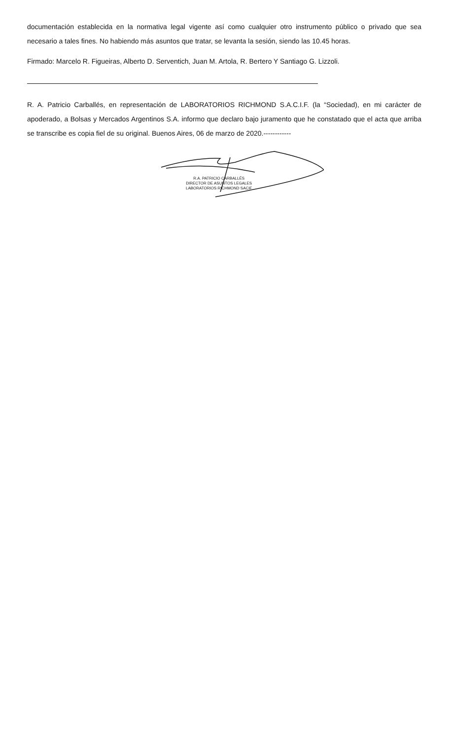documentación establecida en la normativa legal vigente así como cualquier otro instrumento público o privado que sea necesario a tales fines. No habiendo más asuntos que tratar, se levanta la sesión, siendo las 10.45 horas.
Firmado: Marcelo R. Figueiras, Alberto D. Serventich, Juan M. Artola, R. Bertero Y Santiago G. Lizzoli.
R. A. Patricio Carballés, en representación de LABORATORIOS RICHMOND S.A.C.I.F. (la “Sociedad), en mi carácter de apoderado, a Bolsas y Mercados Argentinos S.A. informo que declaro bajo juramento que he constatado que el acta que arriba se transcribe es copia fiel de su original. Buenos Aires, 06 de marzo de 2020.------------
R.A. PATRICIO CARBALLÉS
DIRECTOR DE ASUNTOS LEGALES
LABORATORIOS RICHMOND SACIF